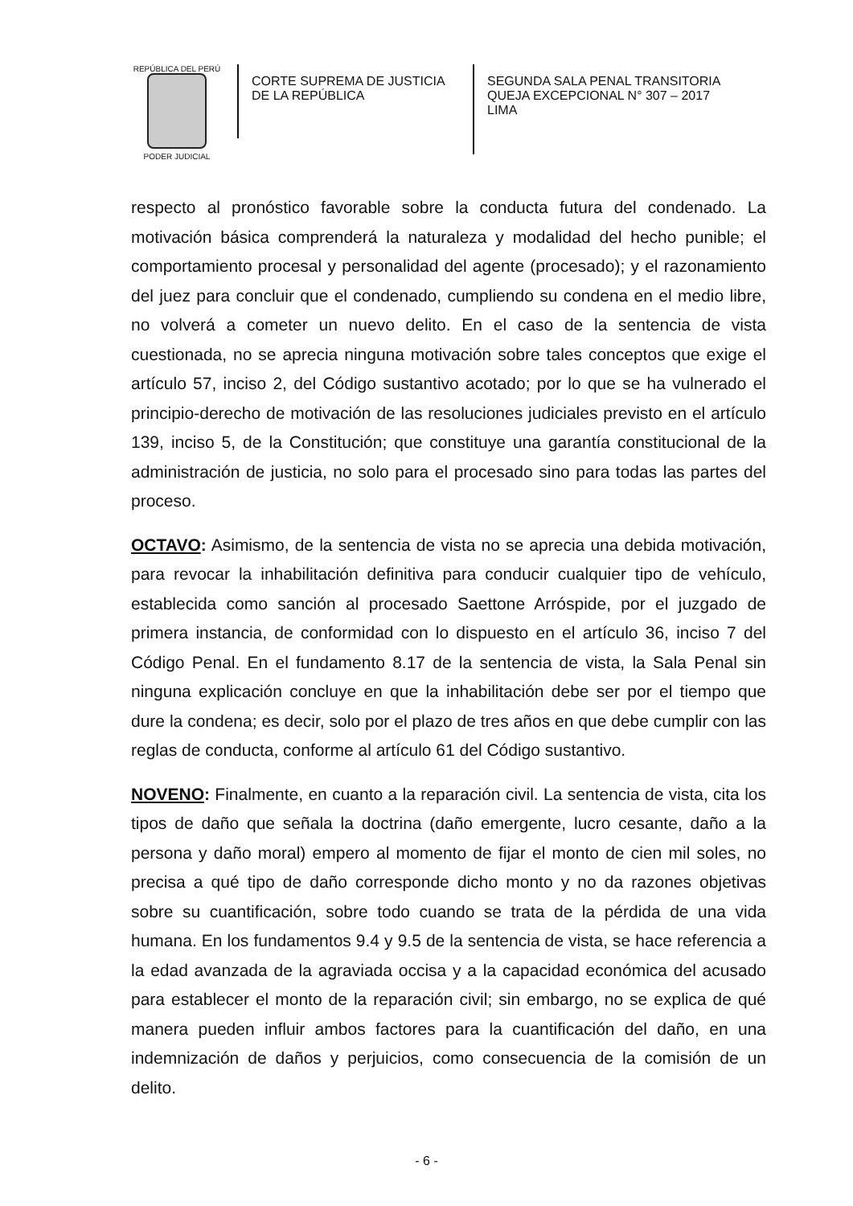REPÚBLICA DEL PERÚ
PODER JUDICIAL
CORTE SUPREMA DE JUSTICIA
DE LA REPÚBLICA
SEGUNDA SALA PENAL TRANSITORIA
QUEJA EXCEPCIONAL N° 307 – 2017
LIMA
respecto al pronóstico favorable sobre la conducta futura del condenado. La motivación básica comprenderá la naturaleza y modalidad del hecho punible; el comportamiento procesal y personalidad del agente (procesado); y el razonamiento del juez para concluir que el condenado, cumpliendo su condena en el medio libre, no volverá a cometer un nuevo delito. En el caso de la sentencia de vista cuestionada, no se aprecia ninguna motivación sobre tales conceptos que exige el artículo 57, inciso 2, del Código sustantivo acotado; por lo que se ha vulnerado el principio-derecho de motivación de las resoluciones judiciales previsto en el artículo 139, inciso 5, de la Constitución; que constituye una garantía constitucional de la administración de justicia, no solo para el procesado sino para todas las partes del proceso.
OCTAVO: Asimismo, de la sentencia de vista no se aprecia una debida motivación, para revocar la inhabilitación definitiva para conducir cualquier tipo de vehículo, establecida como sanción al procesado Saettone Arróspide, por el juzgado de primera instancia, de conformidad con lo dispuesto en el artículo 36, inciso 7 del Código Penal. En el fundamento 8.17 de la sentencia de vista, la Sala Penal sin ninguna explicación concluye en que la inhabilitación debe ser por el tiempo que dure la condena; es decir, solo por el plazo de tres años en que debe cumplir con las reglas de conducta, conforme al artículo 61 del Código sustantivo.
NOVENO: Finalmente, en cuanto a la reparación civil. La sentencia de vista, cita los tipos de daño que señala la doctrina (daño emergente, lucro cesante, daño a la persona y daño moral) empero al momento de fijar el monto de cien mil soles, no precisa a qué tipo de daño corresponde dicho monto y no da razones objetivas sobre su cuantificación, sobre todo cuando se trata de la pérdida de una vida humana. En los fundamentos 9.4 y 9.5 de la sentencia de vista, se hace referencia a la edad avanzada de la agraviada occisa y a la capacidad económica del acusado para establecer el monto de la reparación civil; sin embargo, no se explica de qué manera pueden influir ambos factores para la cuantificación del daño, en una indemnización de daños y perjuicios, como consecuencia de la comisión de un delito.
- 6 -